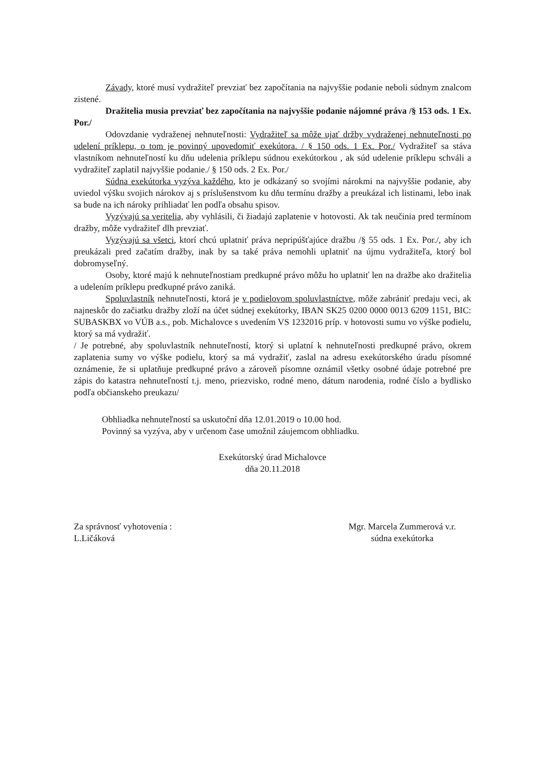Závady, ktoré musí vydražiteľ prevziať bez započítania na najvyššie podanie neboli súdnym znalcom zistené.
Dražitelia musia prevziať bez započítania na najvyššie podanie nájomné práva /§ 153 ods. 1 Ex. Por./
Odovzdanie vydraženej nehnuteľnosti: Vydražiteľ sa môže ujať držby vydraženej nehnuteľnosti po udelení príklepu, o tom je povinný upovedomiť exekútora. / § 150 ods. 1 Ex. Por./ Vydražiteľ sa stáva vlastníkom nehnuteľností ku dňu udelenia príklepu súdnou exekútorkou , ak súd udelenie príklepu schváli a vydražiteľ zaplatil najvyššie podanie./ § 150 ods. 2 Ex. Por./
Súdna exekútorka vyzýva každého, kto je odkázaný so svojími nárokmi na najvyššie podanie, aby uviedol výšku svojich nárokov aj s príslušenstvom ku dňu termínu dražby a preukázal ich listinami, lebo inak sa bude na ich nároky prihliadať len podľa obsahu spisov.
Vyzývajú sa veritelia, aby vyhlásili, či žiadajú zaplatenie v hotovosti. Ak tak neučinia pred termínom dražby, môže vydražiteľ dlh prevziať.
Vyzývajú sa všetci, ktorí chcú uplatniť práva nepripúšťajúce dražbu /§ 55 ods. 1 Ex. Por./, aby ich preukázali pred začatím dražby, inak by sa také práva nemohli uplatniť na újmu vydražiteľa, ktorý bol dobromyseľný.
Osoby, ktoré majú k nehnuteľnostiam predkupné právo môžu ho uplatniť len na dražbe ako dražitelia a udelením príklepu predkupné právo zaniká.
Spoluvlastník nehnuteľnosti, ktorá je v podielovom spoluvlastníctve, môže zabrániť predaju veci, ak najneskôr do začiatku dražby zloží na účet súdnej exekútorky, IBAN SK25 0200 0000 0013 6209 1151, BIC: SUBASKBX vo VÚB a.s., pob. Michalovce s uvedením VS 1232016 príp. v hotovosti sumu vo výške podielu, ktorý sa má vydražiť.
/ Je potrebné, aby spoluvlastník nehnuteľností, ktorý si uplatní k nehnuteľnosti predkupné právo, okrem zaplatenia sumy vo výške podielu, ktorý sa má vydražiť, zaslal na adresu exekútorského úradu písomné oznámenie, že si uplatňuje predkupné právo a zároveň písomne oznámil všetky osobné údaje potrebné pre zápis do katastra nehnuteľností t.j. meno, priezvisko, rodné meno, dátum narodenia, rodné číslo a bydlisko podľa občianskeho preukazu/
Obhliadka nehnuteľností sa uskutoční dňa 12.01.2019 o 10.00 hod.
Povinný sa vyzýva, aby v určenom čase umožnil záujemcom obhliadku.
Exekútorský úrad Michalovce
dňa 20.11.2018
Za správnosť vyhotovenia :
L.Ličáková
Mgr. Marcela Zummerová v.r.
súdna exekútorka